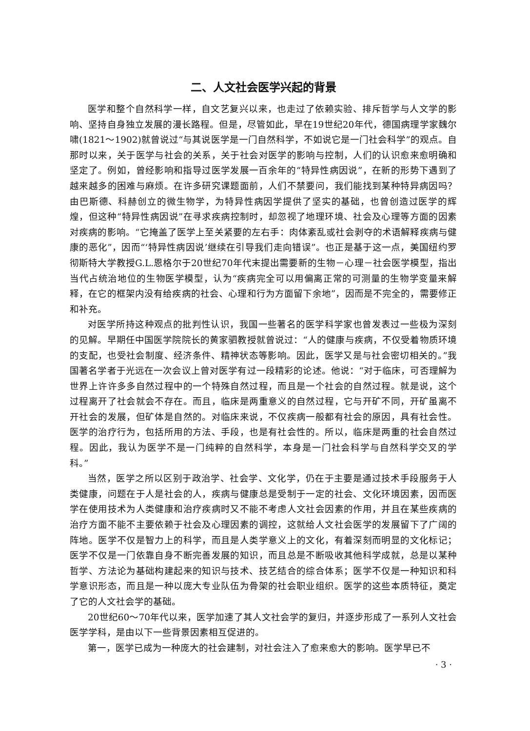二、人文社会医学兴起的背景
医学和整个自然科学一样，自文艺复兴以来，也走过了依赖实验、排斥哲学与人文学的影响、坚持自身独立发展的漫长路程。但是，尽管如此，早在19世纪20年代，德国病理学家魏尔啸(1821～1902)就曾说过“与其说医学是一门自然科学，不如说它是一门社会科学”的观点。自那时以来，关于医学与社会的关系，关于社会对医学的影响与控制，人们的认识愈来愈明确和坚定了。例如，曾经影响和指导过医学发展一百余年的“特异性病因说”，在新的形势下遇到了越来越多的困难与麻烦。在许多研究课题面前，人们不禁要问，我们能找到某种特异病因吗？由巴斯德、科赫创立的微生物学，为特异性病因学提供了坚实的基础，也曾创造过医学的辉煌，但这种“特异性病因说”在寻求疾病控制时，却忽视了地理环境、社会及心理等方面的因素对疾病的影响。“它掩盖了医学上至关紧要的左右手：肉体紊乱或社会剥夺的术语解释疾病与健康的恶化”，因而“‘特异性病因说’继续在引导我们走向错误”。也正是基于这一点，美国纽约罗彻斯特大学教授G.L.恩格尔于20世纪70年代末提出需要新的生物－心理－社会医学模型，指出当代占统治地位的生物医学模型，认为“疾病完全可以用偏离正常的可测量的生物学变量来解释，在它的框架内没有给疾病的社会、心理和行为方面留下余地”，因而是不完全的，需要修正和补充。
对医学所持这种观点的批判性认识，我国一些著名的医学科学家也曾发表过一些极为深刻的见解。早期任中国医学院院长的黄家驷教授就曾说过：“人的健康与疾病，不仅受着物质环境的支配，也受社会制度、经济条件、精神状态等影响。因此，医学又是与社会密切相关的。”我国著名学者于光远在一次会议上曾对医学有过一段精彩的论述。他说：“对于临床，可否理解为世界上许许多多自然过程中的一个特殊自然过程，而且是一个社会的自然过程。就是说，这个过程离开了社会就会不存在。而且，临床是两重意义的自然过程，它与开矿不同，开矿虽离不开社会的发展，但矿体是自然的。对临床来说，不仅疾病一般都有社会的原因，具有社会性。医学的治疗行为，包括所用的方法、手段，也是有社会性的。所以，临床是两重的社会自然过程。因此，我认为医学不是一门纯粹的自然科学，本身是一门社会科学与自然科学交叉的学科。”
当然，医学之所以区别于政治学、社会学、文化学，仍在于主要是通过技术手段服务于人类健康，问题在于人是社会的人，疾病与健康总是受制于一定的社会、文化环境因素，因而医学在使用技术为人类健康和治疗疾病时又不能不考虑人文社会因素的作用，并且在某些疾病的治疗方面不能不主要依赖于社会及心理因素的调控，这就给人文社会医学的发展留下了广阔的阵地。医学不仅是智力上的科学，而且是人类学意义上的文化，有着深刻而明显的文化标记；医学不仅是一门依靠自身不断完善发展的知识，而且总是不断吸收其他科学成就，总是以某种哲学、方法论为基础构建起来的知识与技术、技艺结合的综合体系；医学不仅是一种知识和科学意识形态，而且是一种以庞大专业队伍为骨架的社会职业组织。医学的这些本质特征，奠定了它的人文社会学的基础。
20世纪60～70年代以来，医学加速了其人文社会学的复归，并逐步形成了一系列人文社会医学学科，是由以下一些背景因素相互促进的。
第一，医学已成为一种庞大的社会建制，对社会注入了愈来愈大的影响。医学早已不
· 3 ·